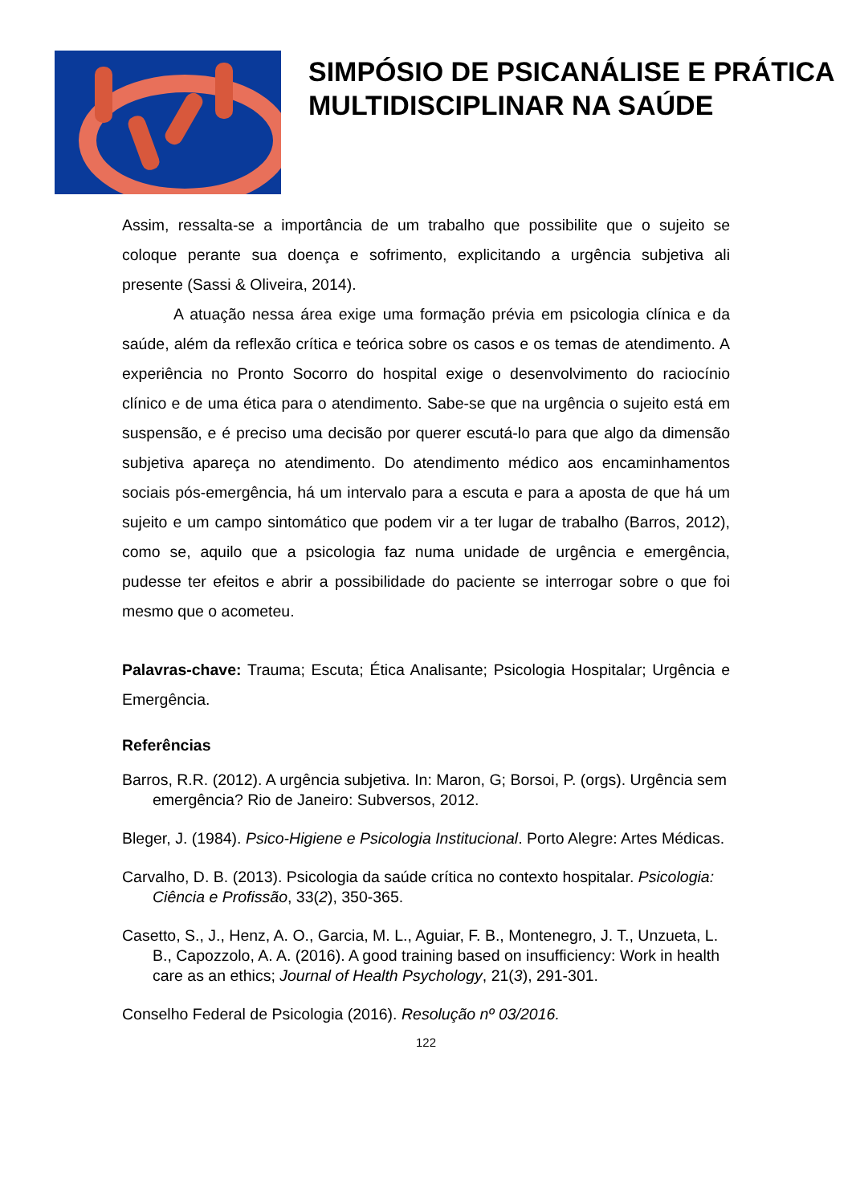SIMPÓSIO DE PSICANÁLISE E PRÁTICA MULTIDISCIPLINAR NA SAÚDE
Assim, ressalta-se a importância de um trabalho que possibilite que o sujeito se coloque perante sua doença e sofrimento, explicitando a urgência subjetiva ali presente (Sassi & Oliveira, 2014).
A atuação nessa área exige uma formação prévia em psicologia clínica e da saúde, além da reflexão crítica e teórica sobre os casos e os temas de atendimento. A experiência no Pronto Socorro do hospital exige o desenvolvimento do raciocínio clínico e de uma ética para o atendimento. Sabe-se que na urgência o sujeito está em suspensão, e é preciso uma decisão por querer escutá-lo para que algo da dimensão subjetiva apareça no atendimento. Do atendimento médico aos encaminhamentos sociais pós-emergência, há um intervalo para a escuta e para a aposta de que há um sujeito e um campo sintomático que podem vir a ter lugar de trabalho (Barros, 2012), como se, aquilo que a psicologia faz numa unidade de urgência e emergência, pudesse ter efeitos e abrir a possibilidade do paciente se interrogar sobre o que foi mesmo que o acometeu.
Palavras-chave: Trauma; Escuta; Ética Analisante; Psicologia Hospitalar; Urgência e Emergência.
Referências
Barros, R.R. (2012). A urgência subjetiva. In: Maron, G; Borsoi, P. (orgs). Urgência sem emergência? Rio de Janeiro: Subversos, 2012.
Bleger, J. (1984). Psico-Higiene e Psicologia Institucional. Porto Alegre: Artes Médicas.
Carvalho, D. B. (2013). Psicologia da saúde crítica no contexto hospitalar. Psicologia: Ciência e Profissão, 33(2), 350-365.
Casetto, S., J., Henz, A. O., Garcia, M. L., Aguiar, F. B., Montenegro, J. T., Unzueta, L. B., Capozzolo, A. A. (2016). A good training based on insufficiency: Work in health care as an ethics; Journal of Health Psychology, 21(3), 291-301.
Conselho Federal de Psicologia (2016). Resolução nº 03/2016.
122